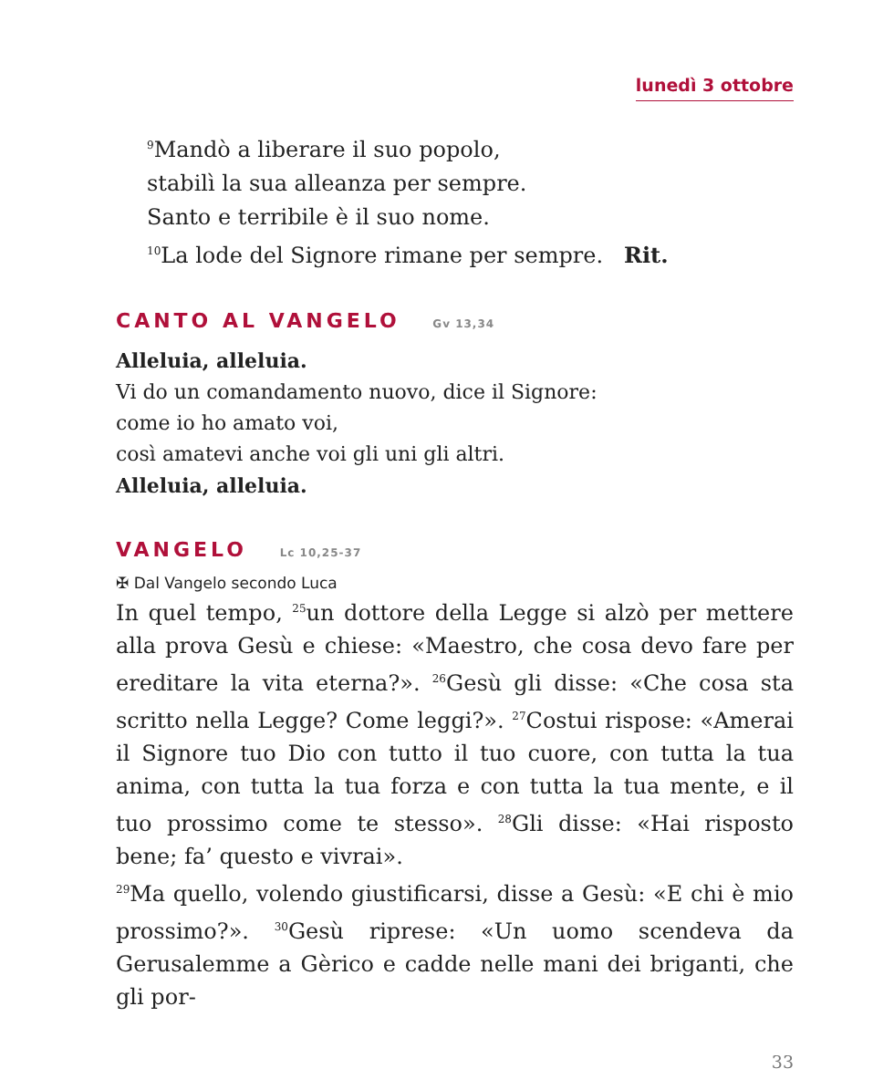lunedì 3 ottobre
<sup>9</sup> Mandò a liberare il suo popolo,
stabilì la sua alleanza per sempre.
Santo e terribile è il suo nome.
<sup>10</sup> La lode del Signore rimane per sempre. Rit.
CANTO AL VANGELO Gv 13,34
Alleluia, alleluia.
Vi do un comandamento nuovo, dice il Signore:
come io ho amato voi,
così amatevi anche voi gli uni gli altri.
Alleluia, alleluia.
VANGELO Lc 10,25-37
✠ Dal Vangelo secondo Luca
In quel tempo, <sup>25</sup>un dottore della Legge si alzò per mettere alla prova Gesù e chiese: «Maestro, che cosa devo fare per ereditare la vita eterna?». <sup>26</sup>Gesù gli disse: «Che cosa sta scritto nella Legge? Come leggi?». <sup>27</sup>Costui rispose: «Amerai il Signore tuo Dio con tutto il tuo cuore, con tutta la tua anima, con tutta la tua forza e con tutta la tua mente, e il tuo prossimo come te stesso». <sup>28</sup>Gli disse: «Hai risposto bene; fa’ questo e vivrai».
<sup>29</sup> Ma quello, volendo giustificarsi, disse a Gesù: «E chi è mio prossimo?». <sup>30</sup>Gesù riprese: «Un uomo scendeva da Gerusalemme a Gèrico e cadde nelle mani dei briganti, che gli por-
33